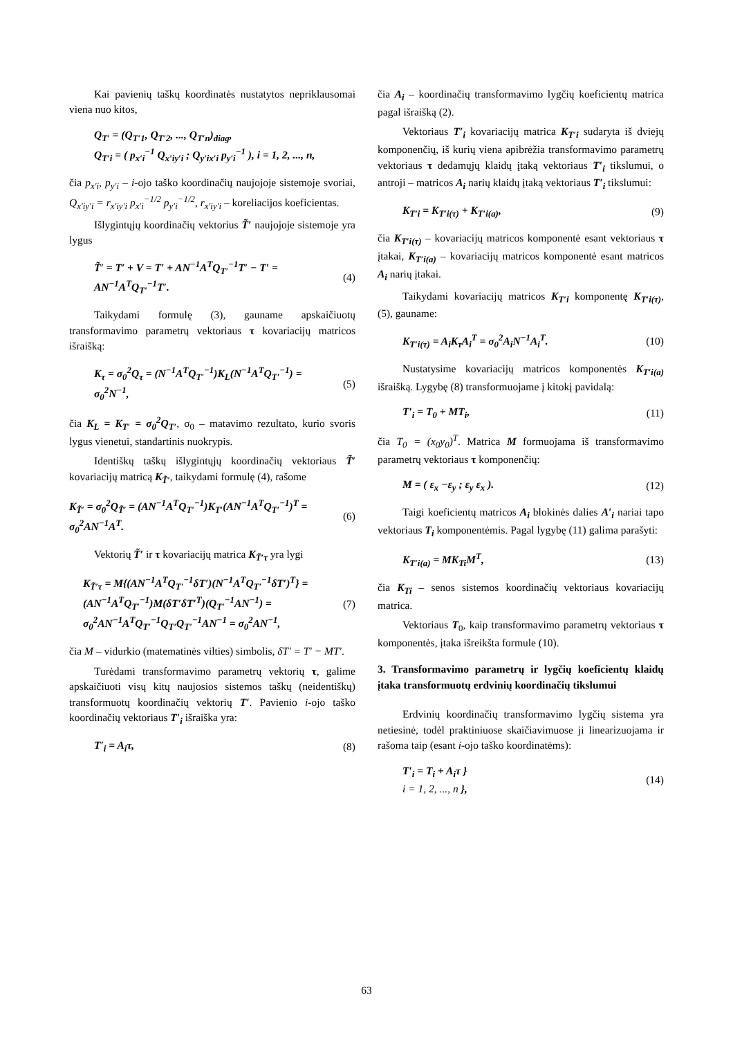Kai pavienių taškų koordinatės nustatytos nepriklausomai viena nuo kitos,
Q<sub>T′</sub> = (Q<sub>T′1</sub>, Q<sub>T′2</sub>, ..., Q<sub>T′n</sub>)<sub>diag</sub>,
Q<sub>T′i</sub> = ( p<sub>x′i</sub><sup>−1</sup> Q<sub>x′iy′i</sub> ; Q<sub>y′ix′i</sub> p<sub>y′i</sub><sup>−1</sup> ), i = 1, 2, ..., n,
čia p<sub>x′i</sub>, p<sub>y′i</sub> – i-ojo taško koordinačių naujojoje sistemoje svoriai, Q<sub>x′iy′i</sub> = r<sub>x′iy′i</sub> p<sub>x′i</sub><sup>−1/2</sup> p<sub>y′i</sub><sup>−1/2</sup>, r<sub>x′iy′i</sub> – koreliacijos koeficientas.
Išlygintųjų koordinačių vektorius T̃′ naujojoje sistemoje yra lygus
T̃′ = T′ + V = T′ + AN<sup>−1</sup>A<sup>T</sup>Q<sub>T′</sub><sup>−1</sup>T′ − T′ =
AN<sup>−1</sup>A<sup>T</sup>Q<sub>T′</sub><sup>−1</sup>T′. (4)
Taikydami formulę (3), gauname apskaičiuotų transformavimo parametrų vektoriaus τ kovariacijų matricos išraišką:
K<sub>τ</sub> = σ<sub>0</sub><sup>2</sup>Q<sub>τ</sub> = (N<sup>−1</sup>A<sup>T</sup>Q<sub>T′</sub><sup>−1</sup>)K<sub>L</sub>(N<sup>−1</sup>A<sup>T</sup>Q<sub>T′</sub><sup>−1</sup>) =
σ<sub>0</sub><sup>2</sup>N<sup>−1</sup>, (5)
čia K<sub>L</sub> = K<sub>T′</sub> = σ<sub>0</sub><sup>2</sup>Q<sub>T′</sub>, σ<sub>0</sub> – matavimo rezultato, kurio svoris lygus vienetui, standartinis nuokrypis.
Identiškų taškų išlygintųjų koordinačių vektoriaus T̃′ kovariacijų matricą K<sub>T̃′</sub>, taikydami formulę (4), rašome
K<sub>T̃′</sub> = σ<sub>0</sub><sup>2</sup>Q<sub>T̃′</sub> = (AN<sup>−1</sup>A<sup>T</sup>Q<sub>T′</sub><sup>−1</sup>)K<sub>T′</sub>(AN<sup>−1</sup>A<sup>T</sup>Q<sub>T′</sub><sup>−1</sup>)<sup>T</sup> =
σ<sub>0</sub><sup>2</sup>AN<sup>−1</sup>A<sup>T</sup>. (6)
Vektorių T̃′ ir τ kovariacijų matrica K<sub>T̃′τ</sub> yra lygi
K<sub>T̃′τ</sub> = M{(AN<sup>−1</sup>A<sup>T</sup>Q<sub>T′</sub><sup>−1</sup>δT′)(N<sup>−1</sup>A<sup>T</sup>Q<sub>T′</sub><sup>−1</sup>δT′)<sup>T</sup>} =
(AN<sup>−1</sup>A<sup>T</sup>Q<sub>T′</sub><sup>−1</sup>)M(δT′δT′<sup>T</sup>)(Q<sub>T′</sub><sup>−1</sup>AN<sup>−1</sup>) =
σ<sub>0</sub><sup>2</sup>AN<sup>−1</sup>A<sup>T</sup>Q<sub>T′</sub><sup>−1</sup>Q<sub>T′</sub>Q<sub>T′</sub><sup>−1</sup>AN<sup>−1</sup> = σ<sub>0</sub><sup>2</sup>AN<sup>−1</sup>, (7)
čia M – vidurkio (matematinės vilties) simbolis, δT′ = T′ − MT′.
Turėdami transformavimo parametrų vektorių τ, galime apskaičiuoti visų kitų naujosios sistemos taškų (neidentiškų) transformuotų koordinačių vektorių T′. Pavienio i-ojo taško koordinačių vektoriaus T′<sub>i</sub> išraiška yra:
T′<sub>i</sub> = A<sub>i</sub>τ, (8)
čia A<sub>i</sub> – koordinačių transformavimo lygčių koeficientų matrica pagal išraišką (2).
Vektoriaus T′<sub>i</sub> kovariacijų matrica K<sub>T′i</sub> sudaryta iš dviejų komponenčių, iš kurių viena apibrėžia transformavimo parametrų vektoriaus τ dedamųjų klaidų įtaką vektoriaus T′<sub>i</sub> tikslumui, o antroji – matricos A<sub>i</sub> narių klaidų įtaką vektoriaus T′<sub>i</sub> tikslumui:
K<sub>T′i</sub> = K<sub>T′i(τ)</sub> + K<sub>T′i(a)</sub>, (9)
čia K<sub>T′i(τ)</sub> – kovariacijų matricos komponentė esant vektoriaus τ įtakai, K<sub>T′i(a)</sub> – kovariacijų matricos komponentė esant matricos A<sub>i</sub> narių įtakai.
Taikydami kovariacijų matricos K<sub>T′i</sub> komponentę K<sub>T′i(τ)</sub>, (5), gauname:
K<sub>T′i(τ)</sub> = A<sub>i</sub>K<sub>τ</sub>A<sub>i</sub><sup>T</sup> = σ<sub>0</sub><sup>2</sup>A<sub>i</sub>N<sup>−1</sup>A<sub>i</sub><sup>T</sup>. (10)
Nustatysime kovariacijų matricos komponentės K<sub>T′i(a)</sub> išraišką. Lygybę (8) transformuojame į kitokį pavidalą:
T′<sub>i</sub> = T<sub>0</sub> + MT<sub>i</sub>, (11)
čia T<sub>0</sub> = (x<sub>0</sub>y<sub>0</sub>)<sup>T</sup>. Matrica M formuojama iš transformavimo parametrų vektoriaus τ komponenčių:
M = ( ε<sub>x</sub> −ε<sub>y</sub> ; ε<sub>y</sub> ε<sub>x</sub> ). (12)
Taigi koeficientų matricos A<sub>i</sub> blokinės dalies A′<sub>i</sub> nariai tapo vektoriaus T<sub>i</sub> komponentėmis. Pagal lygybę (11) galima parašyti:
K<sub>T′i(a)</sub> = MK<sub>Ti</sub>M<sup>T</sup>, (13)
čia K<sub>Ti</sub> – senos sistemos koordinačių vektoriaus kovariacijų matrica.
Vektoriaus T<sub>0</sub>, kaip transformavimo parametrų vektoriaus τ komponentės, įtaka išreikšta formule (10).
3. Transformavimo parametrų ir lygčių koeficientų klaidų įtaka transformuotų erdvinių koordinačių tikslumui
Erdvinių koordinačių transformavimo lygčių sistema yra netiesinė, todėl praktiniuose skaičiavimuose ji linearizuojama ir rašoma taip (esant i-ojo taško koordinatėms):
T′<sub>i</sub> = T<sub>i</sub> + A<sub>i</sub>τ }
i = 1, 2, ..., n }, (14)
63